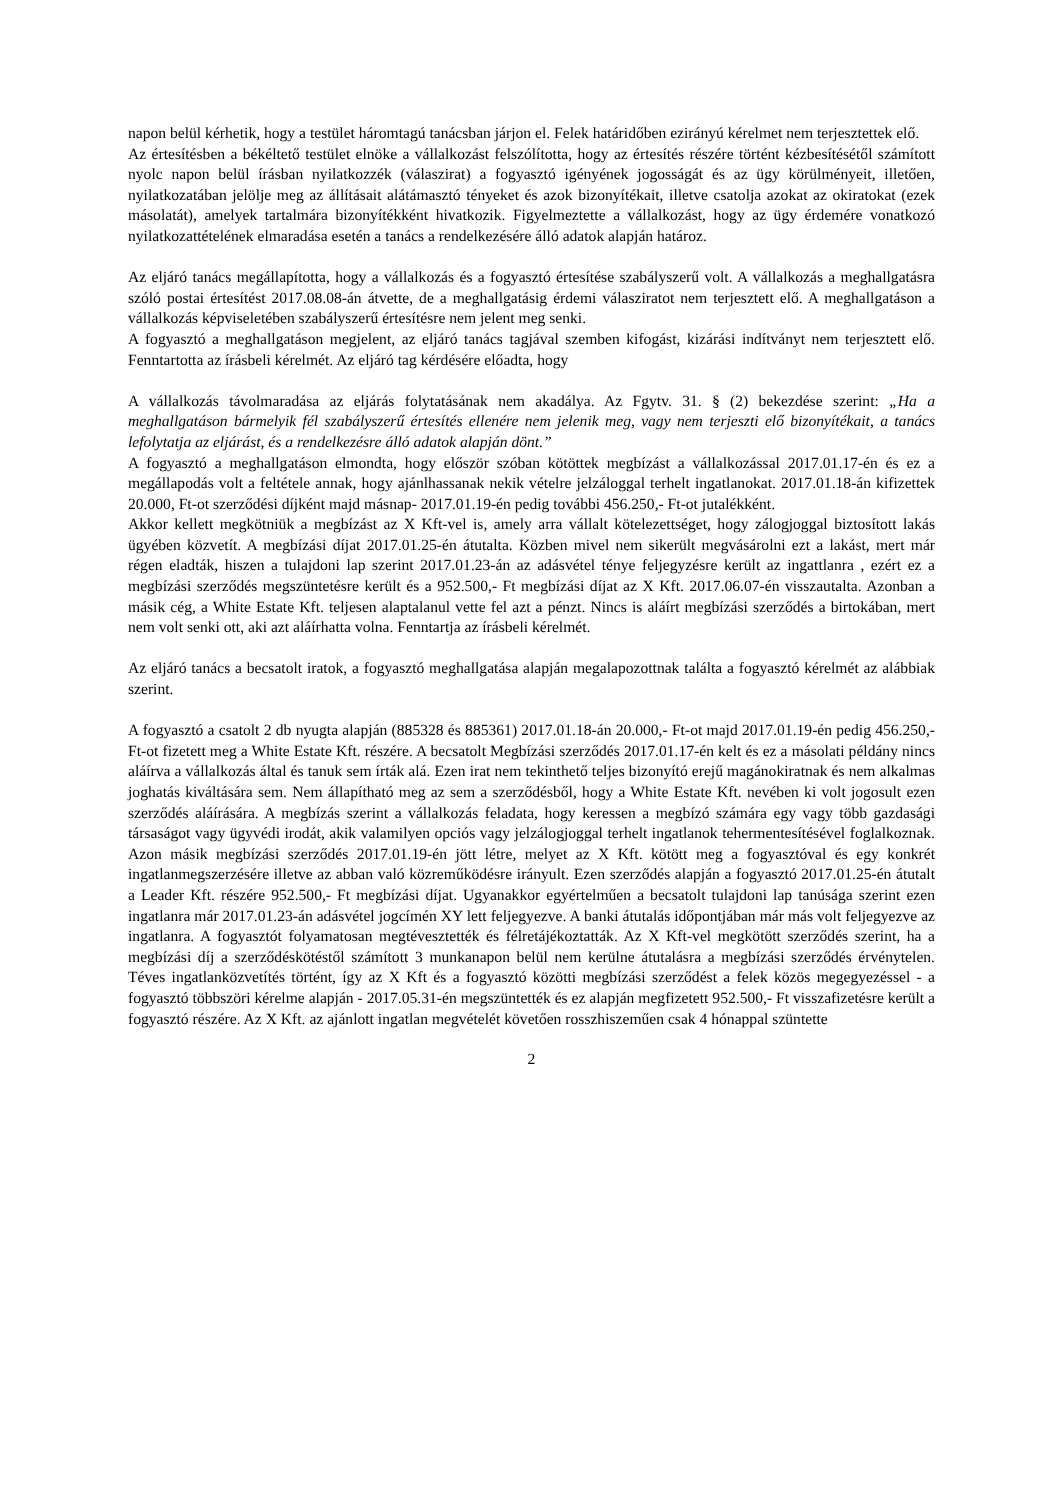napon belül kérhetik, hogy a testület háromtagú tanácsban járjon el. Felek határidőben ezirányú kérelmet nem terjesztettek elő.
Az értesítésben a békéltető testület elnöke a vállalkozást felszólította, hogy az értesítés részére történt kézbesítésétől számított nyolc napon belül írásban nyilatkozzék (válaszirat) a fogyasztó igényének jogosságát és az ügy körülményeit, illetően, nyilatkozatában jelölje meg az állításait alátámasztó tényeket és azok bizonyítékait, illetve csatolja azokat az okiratokat (ezek másolatát), amelyek tartalmára bizonyítékként hivatkozik. Figyelmeztette a vállalkozást, hogy az ügy érdemére vonatkozó nyilatkozattételének elmaradása esetén a tanács a rendelkezésére álló adatok alapján határoz.
Az eljáró tanács megállapította, hogy a vállalkozás és a fogyasztó értesítése szabályszerű volt. A vállalkozás a meghallgatásra szóló postai értesítést 2017.08.08-án átvette, de a meghallgatásig érdemi válasziratot nem terjesztett elő. A meghallgatáson a vállalkozás képviseletében szabályszerű értesítésre nem jelent meg senki.
A fogyasztó a meghallgatáson megjelent, az eljáró tanács tagjával szemben kifogást, kizárási indítványt nem terjesztett elő. Fenntartotta az írásbeli kérelmét. Az eljáró tag kérdésére előadta, hogy
A vállalkozás távolmaradása az eljárás folytatásának nem akadálya. Az Fgytv. 31. § (2) bekezdése szerint: „Ha a meghallgatáson bármelyik fél szabályszerű értesítés ellenére nem jelenik meg, vagy nem terjeszti elő bizonyítékait, a tanács lefolytatja az eljárást, és a rendelkezésre álló adatok alapján dönt.”
A fogyasztó a meghallgatáson elmondta, hogy először szóban kötöttek megbízást a vállalkozással 2017.01.17-én és ez a megállapodás volt a feltétele annak, hogy ajánlhassanak nekik vételre jelzáloggal terhelt ingatlanokat. 2017.01.18-án kifizettek 20.000, Ft-ot szerződési díjként majd másnap- 2017.01.19-én pedig további 456.250,- Ft-ot jutalékként.
Akkor kellett megkötniük a megbízást az X Kft-vel is, amely arra vállalt kötelezettséget, hogy zálogjoggal biztosított lakás ügyében közvetít. A megbízási díjat 2017.01.25-én átutalta. Közben mivel nem sikerült megvásárolni ezt a lakást, mert már régen eladták, hiszen a tulajdoni lap szerint 2017.01.23-án az adásvétel ténye feljegyzésre került az ingattlanra , ezért ez a megbízási szerződés megszüntetésre került és a 952.500,- Ft megbízási díjat az X Kft. 2017.06.07-én visszautalta. Azonban a másik cég, a White Estate Kft. teljesen alaptalanul vette fel azt a pénzt. Nincs is aláírt megbízási szerződés a birtokában, mert nem volt senki ott, aki azt aláírhatta volna. Fenntartja az írásbeli kérelmét.
Az eljáró tanács a becsatolt iratok, a fogyasztó meghallgatása alapján megalapozottnak találta a fogyasztó kérelmét az alábbiak szerint.
A fogyasztó a csatolt 2 db nyugta alapján (885328 és 885361) 2017.01.18-án 20.000,- Ft-ot majd 2017.01.19-én pedig 456.250,- Ft-ot fizetett meg a White Estate Kft. részére. A becsatolt Megbízási szerződés 2017.01.17-én kelt és ez a másolati példány nincs aláírva a vállalkozás által és tanuk sem írták alá. Ezen irat nem tekinthető teljes bizonyító erejű magánokiratnak és nem alkalmas joghatás kiváltására sem. Nem állapítható meg az sem a szerződésből, hogy a White Estate Kft. nevében ki volt jogosult ezen szerződés aláírására. A megbízás szerint a vállalkozás feladata, hogy keressen a megbízó számára egy vagy több gazdasági társaságot vagy ügyvédi irodát, akik valamilyen opciós vagy jelzálogjoggal terhelt ingatlanok tehermentesítésével foglalkoznak. Azon másik megbízási szerződés 2017.01.19-én jött létre, melyet az X Kft. kötött meg a fogyasztóval és egy konkrét ingatlanmegszerzésére illetve az abban való közreműködésre irányult. Ezen szerződés alapján a fogyasztó 2017.01.25-én átutalt a Leader Kft. részére 952.500,- Ft megbízási díjat. Ugyanakkor egyértelműen a becsatolt tulajdoni lap tanúsága szerint ezen ingatlanra már 2017.01.23-án adásvétel jogcímén XY lett feljegyezve. A banki átutalás időpontjában már más volt feljegyezve az ingatlanra. A fogyasztót folyamatosan megtévesztették és félretájékoztatták. Az X Kft-vel megkötött szerződés szerint, ha a megbízási díj a szerződéskötéstől számított 3 munkanapon belül nem kerülne átutalásra a megbízási szerződés érvénytelen. Téves ingatlanközvetítés történt, így az X Kft és a fogyasztó közötti megbízási szerződést a felek közös megegyezéssel - a fogyasztó többszöri kérelme alapján - 2017.05.31-én megszüntették és ez alapján megfizetett 952.500,- Ft visszafizetésre került a fogyasztó részére. Az X Kft. az ajánlott ingatlan megvételét követően rosszhiszeműen csak 4 hónappal szüntette
2